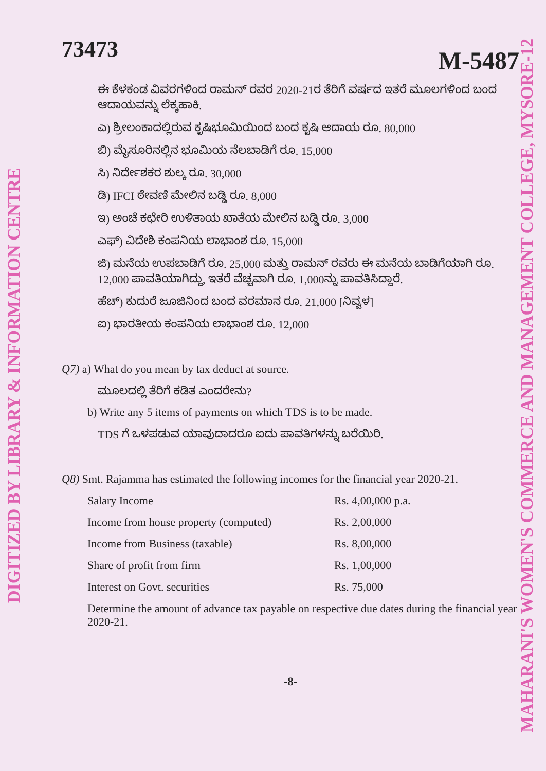DIGITIZED BY LIBRARY & INFORMATION CENTRE
MAHARANI'S WOMEN'S COMMERCE AND MANAGEMENT COLLEGE, MYSORE-12
73473 M-5487
ಈ ಕೆಳಕಂಡ ವಿವರಗಳಿಂದ ರಾಮನ್ ರವರ 2020-21ರ ತೆರಿಗೆ ವರ್ಷದ ಇತರೆ ಮೂಲಗಳಿಂದ ಬಂದ ಆದಾಯವನ್ನು ಲೆಕ್ಕಹಾಕಿ.
ಎ) ಶ್ರೀಲಂಕಾದಲ್ಲಿರುವ ಕೃಷಿಭೂಮಿಯಿಂದ ಬಂದ ಕೃಷಿ ಆದಾಯ ರೂ. 80,000
ಬಿ) ಮೈಸೂರಿನಲ್ಲಿನ ಭೂಮಿಯ ನೆಲಬಾಡಿಗೆ ರೂ. 15,000
ಸಿ) ನಿರ್ದೇಶಕರ ಶುಲ್ಕ ರೂ. 30,000
ಡಿ) IFCI ಠೇವಣಿ ಮೇಲಿನ ಬಡ್ಡಿ ರೂ. 8,000
ಇ) ಅಂಚೆ ಕಛೇರಿ ಉಳಿತಾಯ ಖಾತೆಯ ಮೇಲಿನ ಬಡ್ಡಿ ರೂ. 3,000
ಎಫ್) ವಿದೇಶಿ ಕಂಪನಿಯ ಲಾಭಾಂಶ ರೂ. 15,000
ಜಿ) ಮನೆಯ ಉಪಬಾಡಿಗೆ ರೂ. 25,000 ಮತ್ತು ರಾಮನ್ ರವರು ಈ ಮನೆಯ ಬಾಡಿಗೆಯಾಗಿ ರೂ. 12,000 ಪಾವತಿಯಾಗಿದ್ದು, ಇತರೆ ವೆಚ್ಚವಾಗಿ ರೂ. 1,000ನ್ನು ಪಾವತಿಸಿದ್ದಾರೆ.
ಹೆಚ್) ಕುದುರೆ ಜೂಜಿನಿಂದ ಬಂದ ವರಮಾನ ರೂ. 21,000 [ನಿವ್ವಳ]
ಐ) ಭಾರತೀಯ ಕಂಪನಿಯ ಲಾಭಾಂಶ ರೂ. 12,000
Q7) a) What do you mean by tax deduct at source.
ಮೂಲದಲ್ಲಿ ತೆರಿಗೆ ಕಡಿತ ಎಂದರೇನು?
b) Write any 5 items of payments on which TDS is to be made.
TDS ಗೆ ಒಳಪಡುವ ಯಾವುದಾದರೂ ಐದು ಪಾವತಿಗಳನ್ನು ಬರೆಯಿರಿ.
Q8) Smt. Rajamma has estimated the following incomes for the financial year 2020-21.
Salary Income Rs. 4,00,000 p.a.
Income from house property (computed) Rs. 2,00,000
Income from Business (taxable) Rs. 8,00,000
Share of profit from firm Rs. 1,00,000
Interest on Govt. securities Rs. 75,000
Determine the amount of advance tax payable on respective due dates during the financial year 2020-21.
-8-